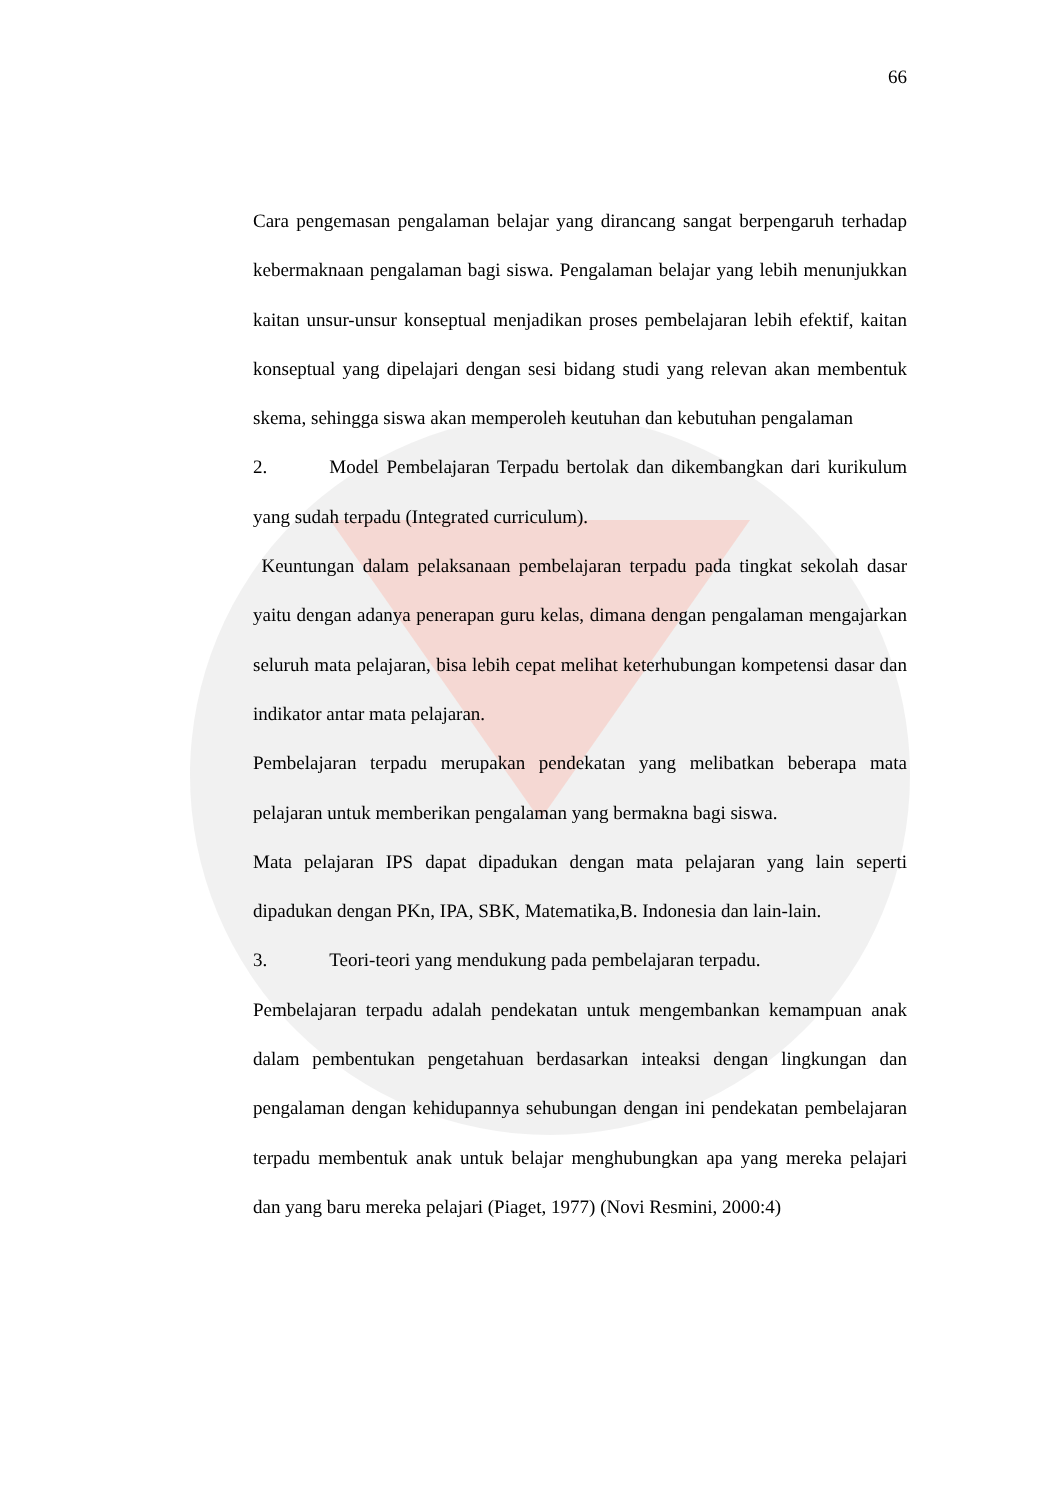66
Cara pengemasan pengalaman belajar yang dirancang sangat berpengaruh terhadap kebermaknaan pengalaman bagi siswa. Pengalaman belajar yang lebih menunjukkan kaitan unsur-unsur konseptual menjadikan proses pembelajaran lebih efektif, kaitan konseptual yang dipelajari dengan sesi bidang studi yang relevan akan membentuk skema, sehingga siswa akan memperoleh keutuhan dan kebutuhan pengalaman
2. Model Pembelajaran Terpadu bertolak dan dikembangkan dari kurikulum yang sudah terpadu (Integrated curriculum).
Keuntungan dalam pelaksanaan pembelajaran terpadu pada tingkat sekolah dasar yaitu dengan adanya penerapan guru kelas, dimana dengan pengalaman mengajarkan seluruh mata pelajaran, bisa lebih cepat melihat keterhubungan kompetensi dasar dan indikator antar mata pelajaran.
Pembelajaran terpadu merupakan pendekatan yang melibatkan beberapa mata pelajaran untuk memberikan pengalaman yang bermakna bagi siswa.
Mata pelajaran IPS dapat dipadukan dengan mata pelajaran yang lain seperti dipadukan dengan PKn, IPA, SBK, Matematika,B. Indonesia dan lain-lain.
3. Teori-teori yang mendukung pada pembelajaran terpadu.
Pembelajaran terpadu adalah pendekatan untuk mengembankan kemampuan anak dalam pembentukan pengetahuan berdasarkan inteaksi dengan lingkungan dan pengalaman dengan kehidupannya sehubungan dengan ini pendekatan pembelajaran terpadu membentuk anak untuk belajar menghubungkan apa yang mereka pelajari dan yang baru mereka pelajari (Piaget, 1977) (Novi Resmini, 2000:4)